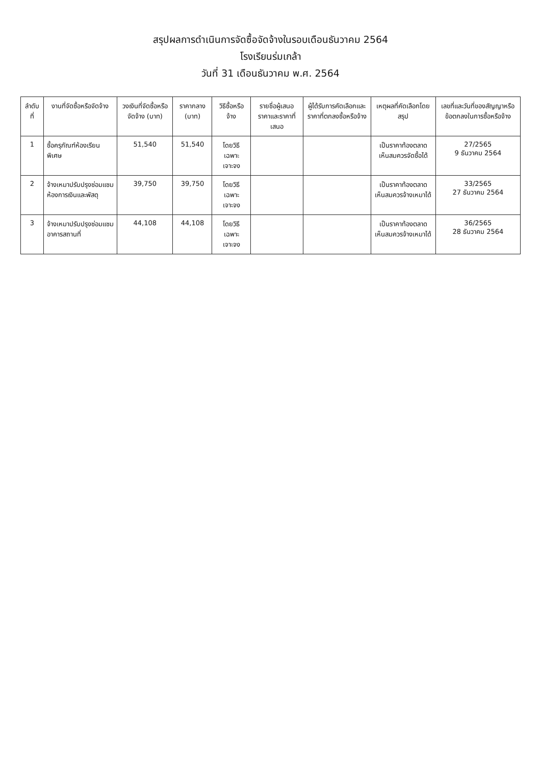สรุปผลการดำเนินการจัดซื้อจัดจ้างในรอบเดือนธันวาคม 2564
โรงเรียนร่มเกล้า
วันที่ 31 เดือนธันวาคม พ.ศ. 2564
| ลำดับที่ | งานที่จัดซื้อหรือจัดจ้าง | วงเงินที่จัดซื้อหรือจัดจ้าง (บาท) | ราคากลาง (บาท) | วิธีซื้อหรือจ้าง | รายชื่อผู้เสนอราคาและราคาที่เสนอ | ผู้ได้รับการคัดเลือกและราคาที่ตกลงซื้อหรือจ้าง | เหตุผลที่คัดเลือกโดยสรุป | เลขที่และวันที่ของสัญญาหรือข้อตกลงในการซื้อหรือจ้าง |
| --- | --- | --- | --- | --- | --- | --- | --- | --- |
| 1 | ซื้อครุภัณฑ์ห้องเรียนพิเศษ | 51,540 | 51,540 | โดยวิธีเฉพาะเจาะจง | | | เป็นราคาท้องตลาด เห็นสมควรจัดซื้อได้ | 27/2565 9 ธันวาคม 2564 |
| 2 | จ้างเหมาปรับปรุงซ่อมแซมห้องการเงินและพัสดุ | 39,750 | 39,750 | โดยวิธีเฉพาะเจาะจง | | | เป็นราคาท้องตลาด เห็นสมควรจ้างเหมาได้ | 33/2565 27 ธันวาคม 2564 |
| 3 | จ้างเหมาปรับปรุงซ่อมแซมอาคารสถานที่ | 44,108 | 44,108 | โดยวิธีเฉพาะเจาะจง | | | เป็นราคาท้องตลาด เห็นสมควรจ้างเหมาได้ | 36/2565 28 ธันวาคม 2564 |